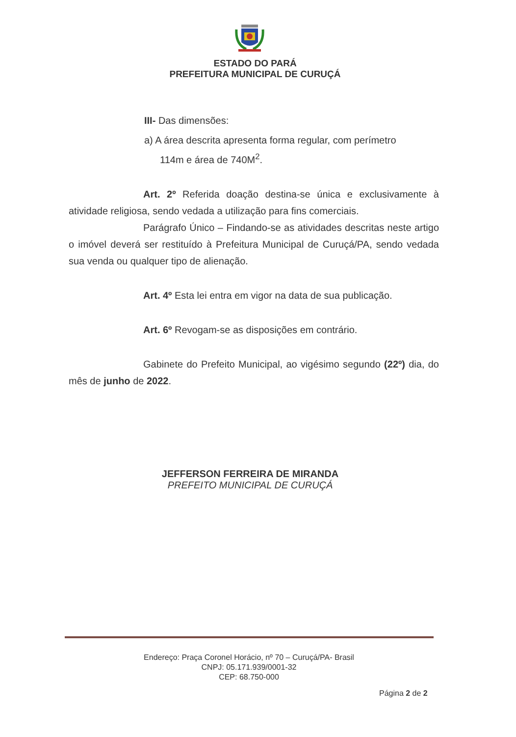ESTADO DO PARÁ
PREFEITURA MUNICIPAL DE CURUÇÁ
III- Das dimensões:
a) A área descrita apresenta forma regular, com perímetro
114m e área de 740M<sup>2</sup>.
Art. 2º Referida doação destina-se única e exclusivamente à atividade religiosa, sendo vedada a utilização para fins comerciais.
Parágrafo Único – Findando-se as atividades descritas neste artigo o imóvel deverá ser restituído à Prefeitura Municipal de Curuçá/PA, sendo vedada sua venda ou qualquer tipo de alienação.
Art. 4º Esta lei entra em vigor na data de sua publicação.
Art. 6º Revogam-se as disposições em contrário.
Gabinete do Prefeito Municipal, ao vigésimo segundo (22º) dia, do mês de junho de 2022.
JEFFERSON FERREIRA DE MIRANDA
PREFEITO MUNICIPAL DE CURUÇÁ
Endereço: Praça Coronel Horácio, nº 70 – Curuçá/PA- Brasil
CNPJ: 05.171.939/0001-32
CEP: 68.750-000
Página 2 de 2